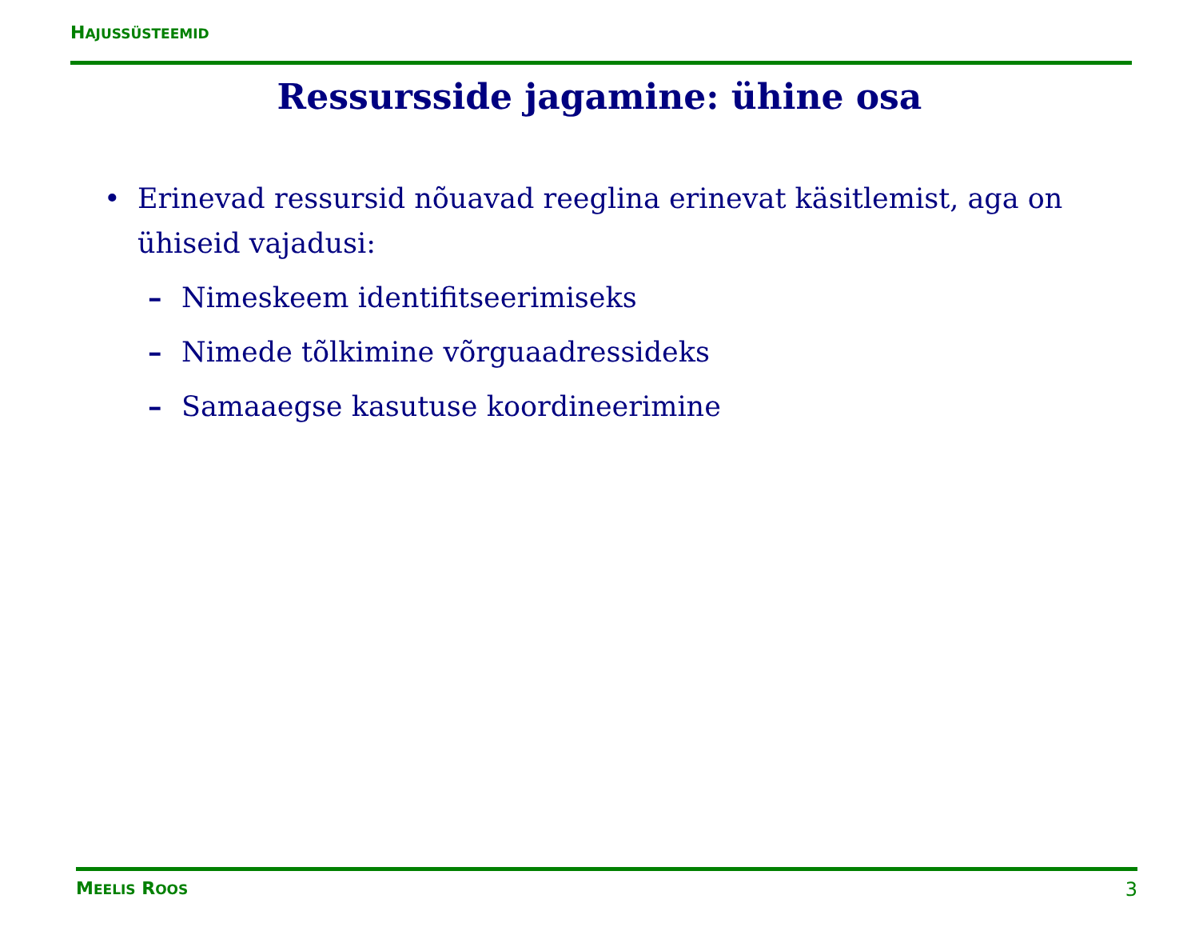HAJUSSÜSTEEMID
Ressursside jagamine: ühine osa
• Erinevad ressursid nõuavad reeglina erinevat käsitlemist, aga on ühiseid vajadusi:
– Nimeskeem identifitseerimiseks
– Nimede tõlkimine võrguaadressideks
– Samaaegse kasutuse koordineerimine
MEELIS ROOS 3